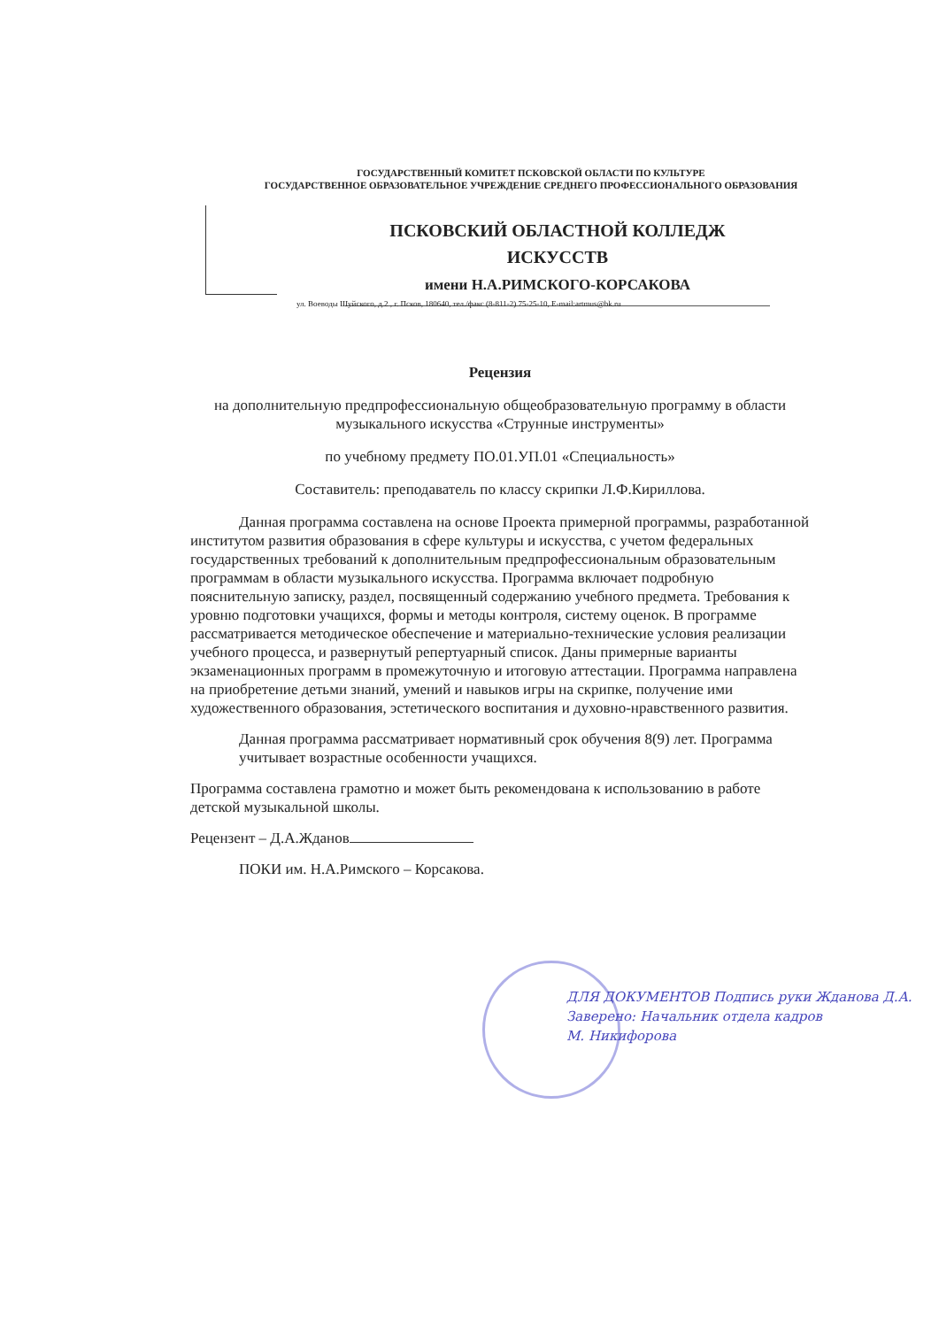ГОСУДАРСТВЕННЫЙ КОМИТЕТ ПСКОВСКОЙ ОБЛАСТИ ПО КУЛЬТУРЕ
ГОСУДАРСТВЕННОЕ ОБРАЗОВАТЕЛЬНОЕ УЧРЕЖДЕНИЕ СРЕДНЕГО ПРОФЕССИОНАЛЬНОГО ОБРАЗОВАНИЯ
ПСКОВСКИЙ ОБЛАСТНОЙ КОЛЛЕДЖ ИСКУССТВ
имени Н.А.РИМСКОГО-КОРСАКОВА
ул. Воеводы Шуйского, д.2 , г. Псков, 180640, тел./факс (8-811-2) 75-25-10, E-mail:artmus@bk.ru
Рецензия
на дополнительную предпрофессиональную общеобразовательную программу в области музыкального искусства «Струнные инструменты»
по учебному предмету ПО.01.УП.01 «Специальность»
Составитель: преподаватель по классу скрипки Л.Ф.Кириллова.
Данная программа составлена на основе Проекта примерной программы, разработанной институтом развития образования в сфере культуры и искусства, с учетом федеральных государственных требований к дополнительным предпрофессиональным образовательным программам в области музыкального искусства. Программа включает подробную пояснительную записку, раздел, посвященный содержанию учебного предмета. Требования к уровню подготовки учащихся, формы и методы контроля, систему оценок. В программе рассматривается методическое обеспечение и материально-технические условия реализации учебного процесса, и развернутый репертуарный список. Даны примерные варианты экзаменационных программ в промежуточную и итоговую аттестации. Программа направлена на приобретение детьми знаний, умений и навыков игры на скрипке, получение ими художественного образования, эстетического воспитания и духовно-нравственного развития.
Данная программа рассматривает нормативный срок обучения 8(9) лет. Программа учитывает возрастные особенности учащихся.
Программа составлена грамотно и может быть рекомендована к использованию в работе детской музыкальной школы.
Рецензент – Д.А.Жданов
ПОКИ им. Н.А.Римского – Корсакова.
ДЛЯ ДОКУМЕНТОВ Подпись руки Жданова Д.А.
Заверено: Начальник отдела кадров
М. Никифорова